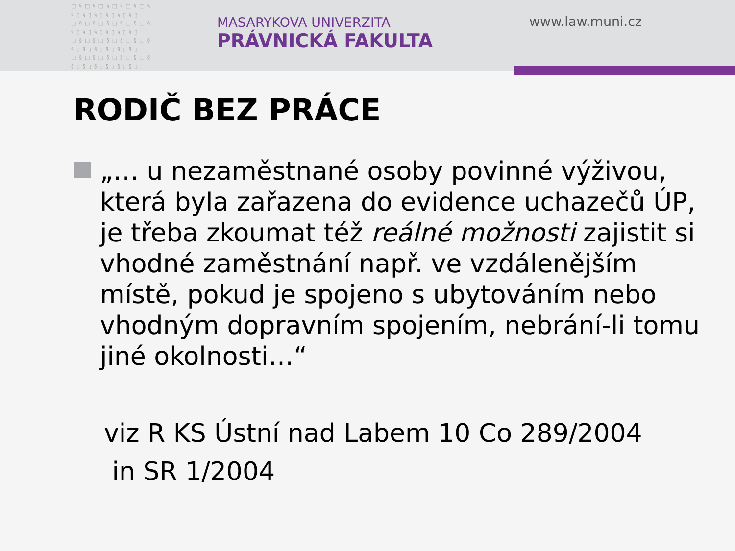□§□§□§□§□§□§
§▯§▯§▯§▯§▯§▯
□§□§□§□§□§□§
§▯§▯§▯§▯§▯§▯
□§□§□§□§□§□§
§▯§▯§▯§▯§▯§▯
□§□§□§□§□§□§
§▯§▯§▯§▯§▯§▯
MASARYKOVA UNIVERZITA
PRÁVNICKÁ FAKULTA
www.law.muni.cz
RODIČ BEZ PRÁCE
„… u nezaměstnané osoby povinné výživou, která byla zařazena do evidence uchazečů ÚP, je třeba zkoumat též reálné možnosti zajistit si vhodné zaměstnání např. ve vzdálenějším místě, pokud je spojeno s ubytováním nebo vhodným dopravním spojením, nebrání-li tomu jiné okolnosti…“
viz R KS Ústní nad Labem 10 Co 289/2004
in SR 1/2004